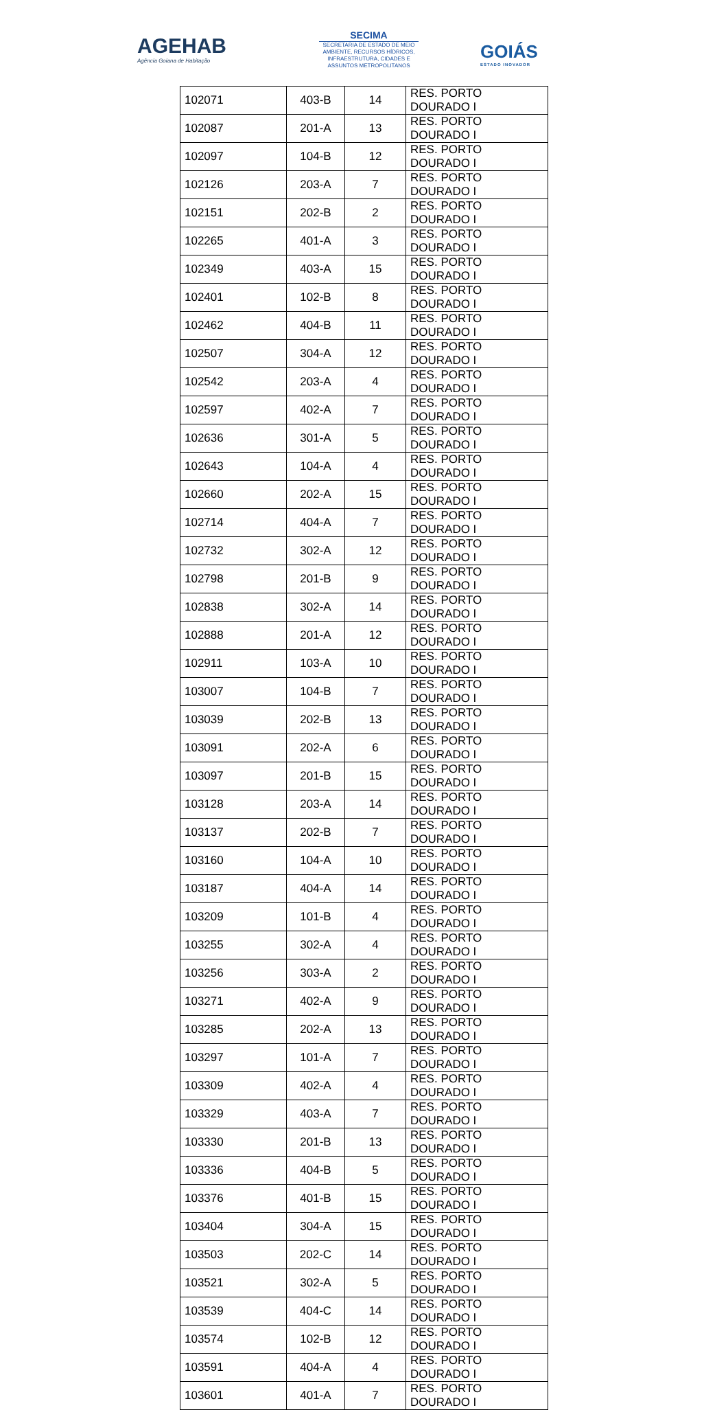AGEHAB
Agência Goiana de Habitação
SECIMA
SECRETARIA DE ESTADO DE MEIO AMBIENTE, RECURSOS HÍDRICOS, INFRAESTRUTURA, CIDADES E ASSUNTOS METROPOLITANOS
GOIÁS
ESTADO INOVADOR
| 102071 | 403-B | 14 | RES. PORTO DOURADO I |
| 102087 | 201-A | 13 | RES. PORTO DOURADO I |
| 102097 | 104-B | 12 | RES. PORTO DOURADO I |
| 102126 | 203-A | 7 | RES. PORTO DOURADO I |
| 102151 | 202-B | 2 | RES. PORTO DOURADO I |
| 102265 | 401-A | 3 | RES. PORTO DOURADO I |
| 102349 | 403-A | 15 | RES. PORTO DOURADO I |
| 102401 | 102-B | 8 | RES. PORTO DOURADO I |
| 102462 | 404-B | 11 | RES. PORTO DOURADO I |
| 102507 | 304-A | 12 | RES. PORTO DOURADO I |
| 102542 | 203-A | 4 | RES. PORTO DOURADO I |
| 102597 | 402-A | 7 | RES. PORTO DOURADO I |
| 102636 | 301-A | 5 | RES. PORTO DOURADO I |
| 102643 | 104-A | 4 | RES. PORTO DOURADO I |
| 102660 | 202-A | 15 | RES. PORTO DOURADO I |
| 102714 | 404-A | 7 | RES. PORTO DOURADO I |
| 102732 | 302-A | 12 | RES. PORTO DOURADO I |
| 102798 | 201-B | 9 | RES. PORTO DOURADO I |
| 102838 | 302-A | 14 | RES. PORTO DOURADO I |
| 102888 | 201-A | 12 | RES. PORTO DOURADO I |
| 102911 | 103-A | 10 | RES. PORTO DOURADO I |
| 103007 | 104-B | 7 | RES. PORTO DOURADO I |
| 103039 | 202-B | 13 | RES. PORTO DOURADO I |
| 103091 | 202-A | 6 | RES. PORTO DOURADO I |
| 103097 | 201-B | 15 | RES. PORTO DOURADO I |
| 103128 | 203-A | 14 | RES. PORTO DOURADO I |
| 103137 | 202-B | 7 | RES. PORTO DOURADO I |
| 103160 | 104-A | 10 | RES. PORTO DOURADO I |
| 103187 | 404-A | 14 | RES. PORTO DOURADO I |
| 103209 | 101-B | 4 | RES. PORTO DOURADO I |
| 103255 | 302-A | 4 | RES. PORTO DOURADO I |
| 103256 | 303-A | 2 | RES. PORTO DOURADO I |
| 103271 | 402-A | 9 | RES. PORTO DOURADO I |
| 103285 | 202-A | 13 | RES. PORTO DOURADO I |
| 103297 | 101-A | 7 | RES. PORTO DOURADO I |
| 103309 | 402-A | 4 | RES. PORTO DOURADO I |
| 103329 | 403-A | 7 | RES. PORTO DOURADO I |
| 103330 | 201-B | 13 | RES. PORTO DOURADO I |
| 103336 | 404-B | 5 | RES. PORTO DOURADO I |
| 103376 | 401-B | 15 | RES. PORTO DOURADO I |
| 103404 | 304-A | 15 | RES. PORTO DOURADO I |
| 103503 | 202-C | 14 | RES. PORTO DOURADO I |
| 103521 | 302-A | 5 | RES. PORTO DOURADO I |
| 103539 | 404-C | 14 | RES. PORTO DOURADO I |
| 103574 | 102-B | 12 | RES. PORTO DOURADO I |
| 103591 | 404-A | 4 | RES. PORTO DOURADO I |
| 103601 | 401-A | 7 | RES. PORTO DOURADO I |